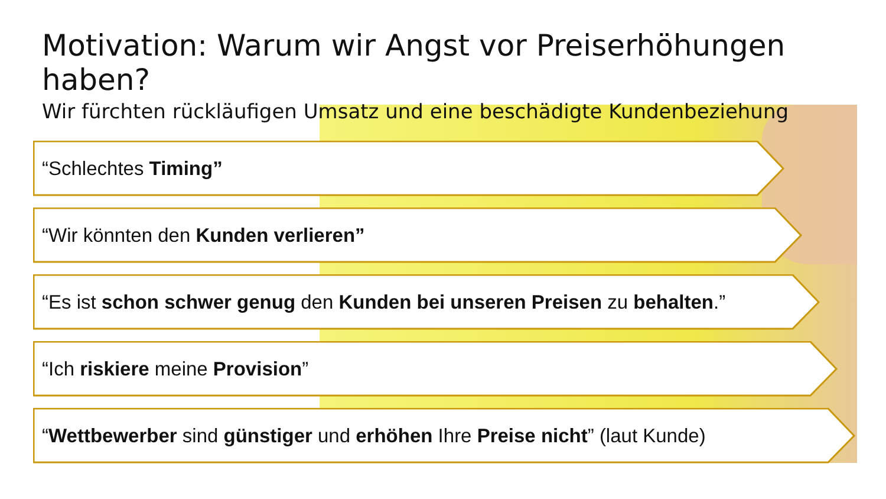Motivation: Warum wir Angst vor Preiserhöhungen haben?
Wir fürchten rückläufigen Umsatz und eine beschädigte Kundenbeziehung
“Schlechtes Timing”
“Wir könnten den Kunden verlieren”
“Es ist schon schwer genug den Kunden bei unseren Preisen zu behalten.”
“Ich riskiere meine Provision”
“Wettbewerber sind günstiger und erhöhen Ihre Preise nicht” (laut Kunde)